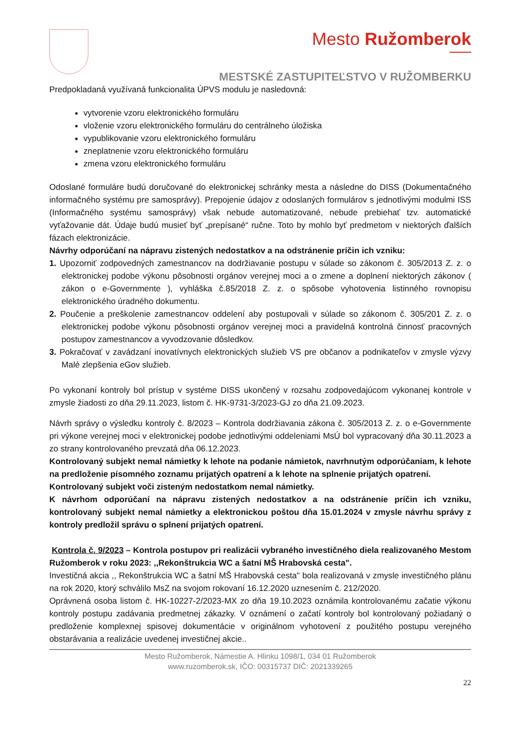Mesto Ružomberok
MESTSKÉ ZASTUPITEĽSTVO V RUŽOMBERKU
Predpokladaná využívaná funkcionalita ÚPVS modulu je nasledovná:
vytvorenie vzoru elektronického formuláru
vloženie vzoru elektronického formuláru do centrálneho úložiska
vypublikovanie vzoru elektronického formuláru
zneplatnenie vzoru elektronického formuláru
zmena vzoru elektronického formuláru
Odoslané formuláre budú doručované do elektronickej schránky mesta a následne do DISS (Dokumentačného informačného systému pre samosprávy). Prepojenie údajov z odoslaných formulárov s jednotlivými modulmi ISS (Informačného systému samosprávy) však nebude automatizované, nebude prebiehať tzv. automatické vyťažovanie dát. Údaje budú musieť byť „prepísané“ ručne. Toto by mohlo byť predmetom v niektorých ďalších fázach elektronizácie.
Návrhy odporúčaní na nápravu zistených nedostatkov a na odstránenie príčin ich vzniku:
1. Upozorniť zodpovedných zamestnancov na dodržiavanie postupu v súlade so zákonom č. 305/2013 Z. z. o elektronickej podobe výkonu pôsobnosti orgánov verejnej moci a o zmene a doplnení niektorých zákonov ( zákon o e-Governmente ), vyhláška č.85/2018 Z. z. o spôsobe vyhotovenia listinného rovnopisu elektronického úradného dokumentu.
2. Poučenie a preškolenie zamestnancov oddelení aby postupovali v súlade so zákonom č. 305/201 Z. z. o elektronickej podobe výkonu pôsobnosti orgánov verejnej moci a pravidelná kontrolná činnosť pracovných postupov zamestnancov a vyvodzovanie dôsledkov.
3. Pokračovať v zavádzaní inovatívnych elektronických služieb VS pre občanov a podnikateľov v zmysle výzvy Malé zlepšenia eGov služieb.
Po vykonaní kontroly bol prístup v systéme DISS ukončený v rozsahu zodpovedajúcom vykonanej kontrole v zmysle žiadosti zo dňa 29.11.2023, listom č. HK-9731-3/2023-GJ zo dňa 21.09.2023.
Návrh správy o výsledku kontroly č. 8/2023 – Kontrola dodržiavania zákona č. 305/2013 Z. z. o e-Governmente pri výkone verejnej moci v elektronickej podobe jednotlivými oddeleniami MsÚ bol vypracovaný dňa 30.11.2023 a zo strany kontrolovaného prevzatá dňa 06.12.2023.
Kontrolovaný subjekt nemal námietky k lehote na podanie námietok, navrhnutým odporúčaniam, k lehote na predloženie písomného zoznamu prijatých opatrení a k lehote na splnenie prijatých opatrení.
Kontrolovaný subjekt voči zisteným nedostatkom nemal námietky.
K návrhom odporúčaní na nápravu zistených nedostatkov a na odstránenie príčin ich vzniku, kontrolovaný subjekt nemal námietky a elektronickou poštou dňa 15.01.2024 v zmysle návrhu správy z kontroly predložil správu o splnení prijatých opatrení.
Kontrola č. 9/2023 – Kontrola postupov pri realizácii vybraného investičného diela realizovaného Mestom Ružomberok v roku 2023: ,,Rekonštrukcia WC a šatní MŠ Hrabovská cesta".
Investičná akcia ,, Rekonštrukcia WC a šatní MŠ Hrabovská cesta" bola realizovaná v zmysle investičného plánu na rok 2020, ktorý schválilo MsZ na svojom rokovaní 16.12.2020 uznesením č. 212/2020.
Oprávnená osoba listom č. HK-10227-2/2023-MX zo dňa 19.10.2023 oznámila kontrolovanému začatie výkonu kontroly postupu zadávania predmetnej zákazky. V oznámení o začatí kontroly bol kontrolovaný požiadaný o predloženie komplexnej spisovej dokumentácie v originálnom vyhotovení z použitého postupu verejného obstarávania a realizácie uvedenej investičnej akcie..
Mesto Ružomberok, Námestie A. Hlinku 1098/1, 034 01 Ružomberok
www.ruzomberok.sk, IČO: 00315737 DIČ: 2021339265
22